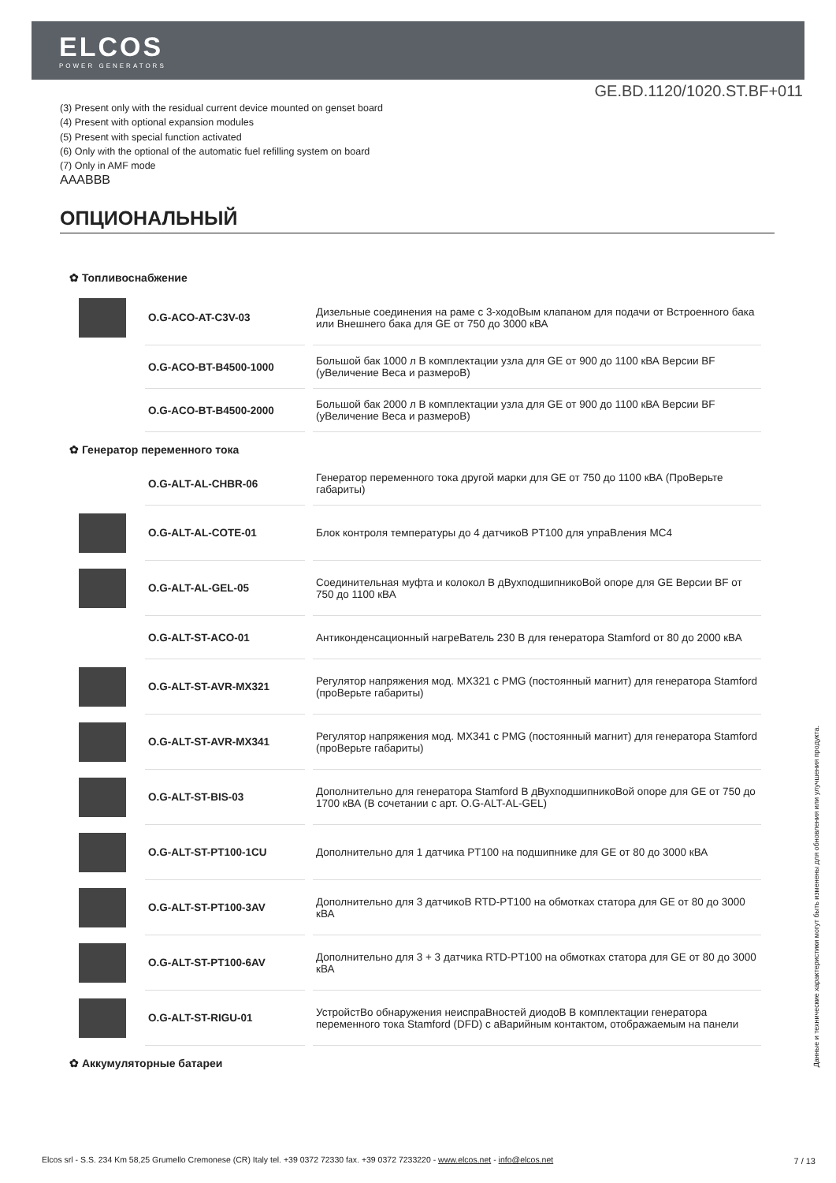ELCOS
POWER GENERATORS
GE.BD.1120/1020.ST.BF+011
(3) Present only with the residual current device mounted on genset board
(4) Present with optional expansion modules
(5) Present with special function activated
(6) Only with the optional of the automatic fuel refilling system on board
(7) Only in AMF mode
AAABBB
ОПЦИОНАЛЬНЫЙ
✿ Топливоснабжение
| | O.G-ACO-AT-C3V-03 | Дизельные соединения на раме с 3-ходоВым клапаном для подачи от Встроенного бака или Внешнего бака для GE от 750 до 3000 кВА |
| | O.G-ACO-BT-B4500-1000 | Большой бак 1000 л В комплектации узла для GE от 900 до 1100 кВА Версии BF (уВеличение Веса и размероВ) |
| | O.G-ACO-BT-B4500-2000 | Большой бак 2000 л В комплектации узла для GE от 900 до 1100 кВА Версии BF (уВеличение Веса и размероВ) |
✿ Генератор переменного тока
| | O.G-ALT-AL-CHBR-06 | Генератор переменного тока другой марки для GE от 750 до 1100 кВА (ПроВерьте габариты) |
| | O.G-ALT-AL-COTE-01 | Блок контроля температуры до 4 датчикоВ PT100 для упраВления MC4 |
| | O.G-ALT-AL-GEL-05 | Соединительная муфта и колокол В дВухподшипникоВой опоре для GE Версии BF от 750 до 1100 кВА |
| | O.G-ALT-ST-ACO-01 | Антиконденсационный нагреВатель 230 В для генератора Stamford от 80 до 2000 кВА |
| | O.G-ALT-ST-AVR-MX321 | Регулятор напряжения мод. MX321 с PMG (постоянный магнит) для генератора Stamford (проВерьте габариты) |
| | O.G-ALT-ST-AVR-MX341 | Регулятор напряжения мод. MX341 с PMG (постоянный магнит) для генератора Stamford (проВерьте габариты) |
| | O.G-ALT-ST-BIS-03 | Дополнительно для генератора Stamford В дВухподшипникоВой опоре для GE от 750 до 1700 кВА (В сочетании с арт. O.G-ALT-AL-GEL) |
| | O.G-ALT-ST-PT100-1CU | Дополнительно для 1 датчика PT100 на подшипнике для GE от 80 до 3000 кВА |
| | O.G-ALT-ST-PT100-3AV | Дополнительно для 3 датчикоВ RTD-PT100 на обмотках статора для GE от 80 до 3000 кВА |
| | O.G-ALT-ST-PT100-6AV | Дополнительно для 3 + 3 датчика RTD-PT100 на обмотках статора для GE от 80 до 3000 кВА |
| | O.G-ALT-ST-RIGU-01 | УстройстВо обнаружения неиспраВностей диодоВ В комплектации генератора переменного тока Stamford (DFD) с аВарийным контактом, отображаемым на панели |
✿ Аккумуляторные батареи
Данные и технические характеристики могут быть изменены для обновления или улучшения продукта.
Elcos srl - S.S. 234 Km 58,25 Grumello Cremonese (CR) Italy tel. +39 0372 72330 fax. +39 0372 7233220 - www.elcos.net - info@elcos.net
7 / 13